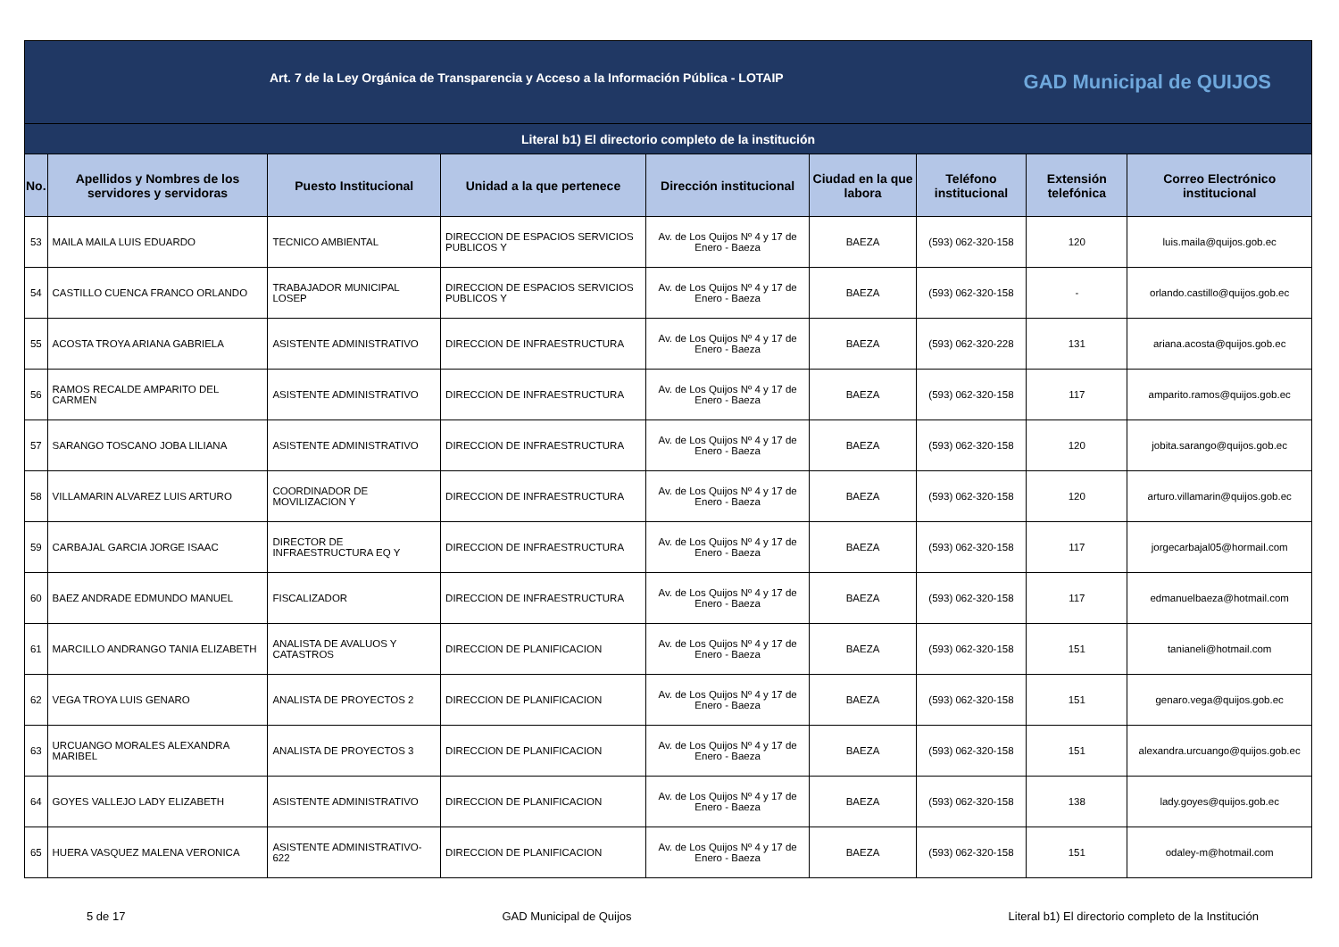| Art. 7 de la Ley Orgánica de Transparencia y Acceso a la Información Pública - LOTAIP GAD Municipal de QUIJOS | | | | | | | | |
| Literal b1) El directorio completo de la institución | | | | | | | | |
| No. | Apellidos y Nombres de los servidores y servidoras | Puesto Institucional | Unidad a la que pertenece | Dirección institucional | Ciudad en la que labora | Teléfono institucional | Extensión telefónica | Correo Electrónico institucional |
| 53 | MAILA MAILA LUIS EDUARDO | TECNICO AMBIENTAL | DIRECCION DE ESPACIOS SERVICIOS PUBLICOS Y | Av. de Los Quijos Nº 4 y 17 de Enero - Baeza | BAEZA | (593) 062-320-158 | 120 | luis.maila@quijos.gob.ec |
| 54 | CASTILLO CUENCA FRANCO ORLANDO | TRABAJADOR MUNICIPAL LOSEP | DIRECCION DE ESPACIOS SERVICIOS PUBLICOS Y | Av. de Los Quijos Nº 4 y 17 de Enero - Baeza | BAEZA | (593) 062-320-158 | - | orlando.castillo@quijos.gob.ec |
| 55 | ACOSTA TROYA ARIANA GABRIELA | ASISTENTE ADMINISTRATIVO | DIRECCION DE INFRAESTRUCTURA | Av. de Los Quijos Nº 4 y 17 de Enero - Baeza | BAEZA | (593) 062-320-228 | 131 | ariana.acosta@quijos.gob.ec |
| 56 | RAMOS RECALDE AMPARITO DEL CARMEN | ASISTENTE ADMINISTRATIVO | DIRECCION DE INFRAESTRUCTURA | Av. de Los Quijos Nº 4 y 17 de Enero - Baeza | BAEZA | (593) 062-320-158 | 117 | amparito.ramos@quijos.gob.ec |
| 57 | SARANGO TOSCANO JOBA LILIANA | ASISTENTE ADMINISTRATIVO | DIRECCION DE INFRAESTRUCTURA | Av. de Los Quijos Nº 4 y 17 de Enero - Baeza | BAEZA | (593) 062-320-158 | 120 | jobita.sarango@quijos.gob.ec |
| 58 | VILLAMARIN ALVAREZ LUIS ARTURO | COORDINADOR DE MOVILIZACION Y | DIRECCION DE INFRAESTRUCTURA | Av. de Los Quijos Nº 4 y 17 de Enero - Baeza | BAEZA | (593) 062-320-158 | 120 | arturo.villamarin@quijos.gob.ec |
| 59 | CARBAJAL GARCIA JORGE ISAAC | DIRECTOR DE INFRAESTRUCTURA EQ Y | DIRECCION DE INFRAESTRUCTURA | Av. de Los Quijos Nº 4 y 17 de Enero - Baeza | BAEZA | (593) 062-320-158 | 117 | jorgecarbajal05@hormail.com |
| 60 | BAEZ ANDRADE EDMUNDO MANUEL | FISCALIZADOR | DIRECCION DE INFRAESTRUCTURA | Av. de Los Quijos Nº 4 y 17 de Enero - Baeza | BAEZA | (593) 062-320-158 | 117 | edmanuelbaeza@hotmail.com |
| 61 | MARCILLO ANDRANGO TANIA ELIZABETH | ANALISTA DE AVALUOS Y CATASTROS | DIRECCION DE PLANIFICACION | Av. de Los Quijos Nº 4 y 17 de Enero - Baeza | BAEZA | (593) 062-320-158 | 151 | tanianeli@hotmail.com |
| 62 | VEGA TROYA LUIS GENARO | ANALISTA DE PROYECTOS 2 | DIRECCION DE PLANIFICACION | Av. de Los Quijos Nº 4 y 17 de Enero - Baeza | BAEZA | (593) 062-320-158 | 151 | genaro.vega@quijos.gob.ec |
| 63 | URCUANGO MORALES ALEXANDRA MARIBEL | ANALISTA DE PROYECTOS 3 | DIRECCION DE PLANIFICACION | Av. de Los Quijos Nº 4 y 17 de Enero - Baeza | BAEZA | (593) 062-320-158 | 151 | alexandra.urcuango@quijos.gob.ec |
| 64 | GOYES VALLEJO LADY ELIZABETH | ASISTENTE ADMINISTRATIVO | DIRECCION DE PLANIFICACION | Av. de Los Quijos Nº 4 y 17 de Enero - Baeza | BAEZA | (593) 062-320-158 | 138 | lady.goyes@quijos.gob.ec |
| 65 | HUERA VASQUEZ MALENA VERONICA | ASISTENTE ADMINISTRATIVO-622 | DIRECCION DE PLANIFICACION | Av. de Los Quijos Nº 4 y 17 de Enero - Baeza | BAEZA | (593) 062-320-158 | 151 | odaley-m@hotmail.com |
5 de 17 GAD Municipal de Quijos Literal b1) El directorio completo de la Institución